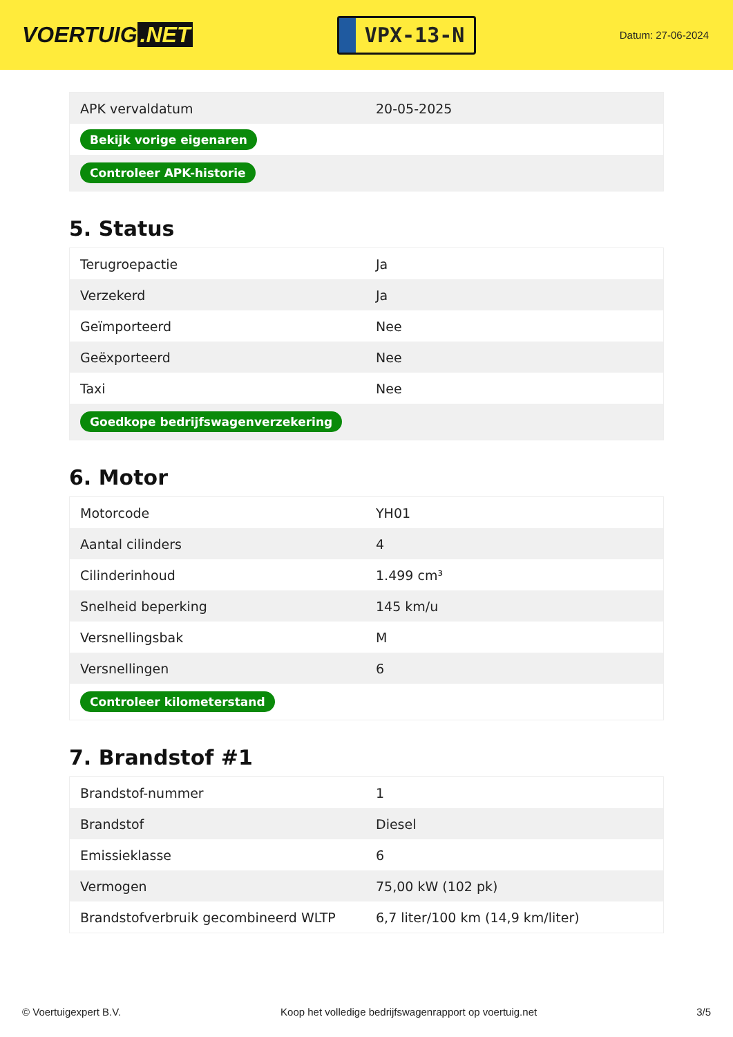VOERTUIG.NET
VPX-13-N
Datum: 27-06-2024
| APK vervaldatum | 20-05-2025 |
| Bekijk vorige eigenaren | |
| Controleer APK-historie | |
5. Status
| Terugroepactie | Ja |
| Verzekerd | Ja |
| Geïmporteerd | Nee |
| Geëxporteerd | Nee |
| Taxi | Nee |
| Goedkope bedrijfswagenverzekering | |
6. Motor
| Motorcode | YH01 |
| Aantal cilinders | 4 |
| Cilinderinhoud | 1.499 cm³ |
| Snelheid beperking | 145 km/u |
| Versnellingsbak | M |
| Versnellingen | 6 |
| Controleer kilometerstand | |
7. Brandstof #1
| Brandstof-nummer | 1 |
| Brandstof | Diesel |
| Emissieklasse | 6 |
| Vermogen | 75,00 kW (102 pk) |
| Brandstofverbruik gecombineerd WLTP | 6,7 liter/100 km (14,9 km/liter) |
© Voertuigexpert B.V. Koop het volledige bedrijfswagenrapport op voertuig.net 3/5